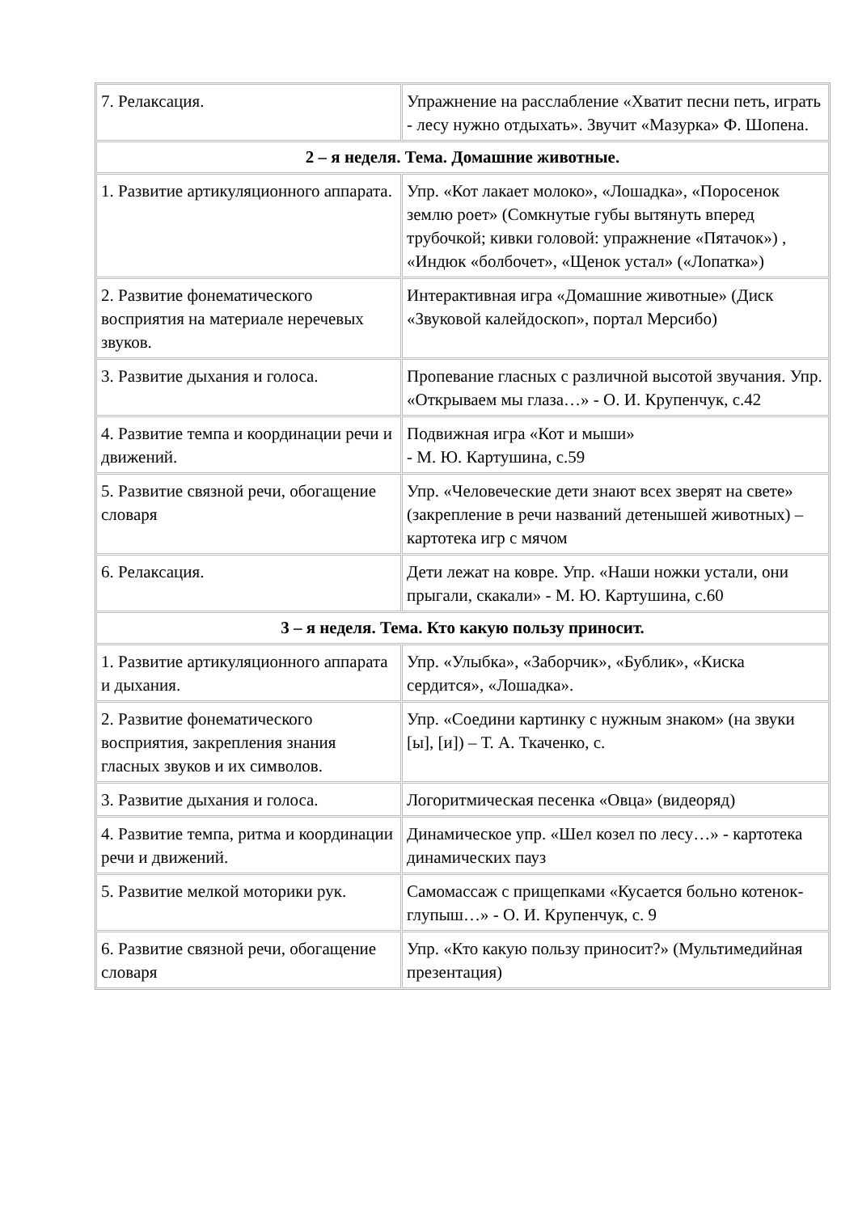| 7. Релаксация. | Упражнение на расслабление «Хватит песни петь, играть - лесу нужно отдыхать». Звучит «Мазурка» Ф. Шопена. |
| 2 – я неделя. Тема. Домашние животные. | |
| 1. Развитие артикуляционного аппарата. | Упр. «Кот лакает молоко», «Лошадка», «Поросенок землю роет» (Сомкнутые губы вытянуть вперед трубочкой; кивки головой: упражнение «Пятачок») , «Индюк «болбочет», «Щенок устал» («Лопатка») |
| 2. Развитие фонематического восприятия на материале неречевых звуков. | Интерактивная игра «Домашние животные» (Диск «Звуковой калейдоскоп», портал Мерсибо) |
| 3. Развитие дыхания и голоса. | Пропевание гласных с различной высотой звучания. Упр. «Открываем мы глаза…» - О. И. Крупенчук, с.42 |
| 4. Развитие темпа и координации речи и движений. | Подвижная игра «Кот и мыши» - М. Ю. Картушина, с.59 |
| 5. Развитие связной речи, обогащение словаря | Упр. «Человеческие дети знают всех зверят на свете» (закрепление в речи названий детенышей животных) – картотека игр с мячом |
| 6. Релаксация. | Дети лежат на ковре. Упр. «Наши ножки устали, они прыгали, скакали» - М. Ю. Картушина, с.60 |
| 3 – я неделя. Тема. Кто какую пользу приносит. | |
| 1. Развитие артикуляционного аппарата и дыхания. | Упр. «Улыбка», «Заборчик», «Бублик», «Киска сердится», «Лошадка». |
| 2. Развитие фонематического восприятия, закрепления знания гласных звуков и их символов. | Упр. «Соедини картинку с нужным знаком» (на звуки [ы], [и]) – Т. А. Ткаченко, с. |
| 3. Развитие дыхания и голоса. | Логоритмическая песенка «Овца» (видеоряд) |
| 4. Развитие темпа, ритма и координации речи и движений. | Динамическое упр. «Шел козел по лесу…» - картотека динамических пауз |
| 5. Развитие мелкой моторики рук. | Самомассаж с прищепками «Кусается больно котенок-глупыш…» - О. И. Крупенчук, с. 9 |
| 6. Развитие связной речи, обогащение словаря | Упр. «Кто какую пользу приносит?» (Мультимедийная презентация) |